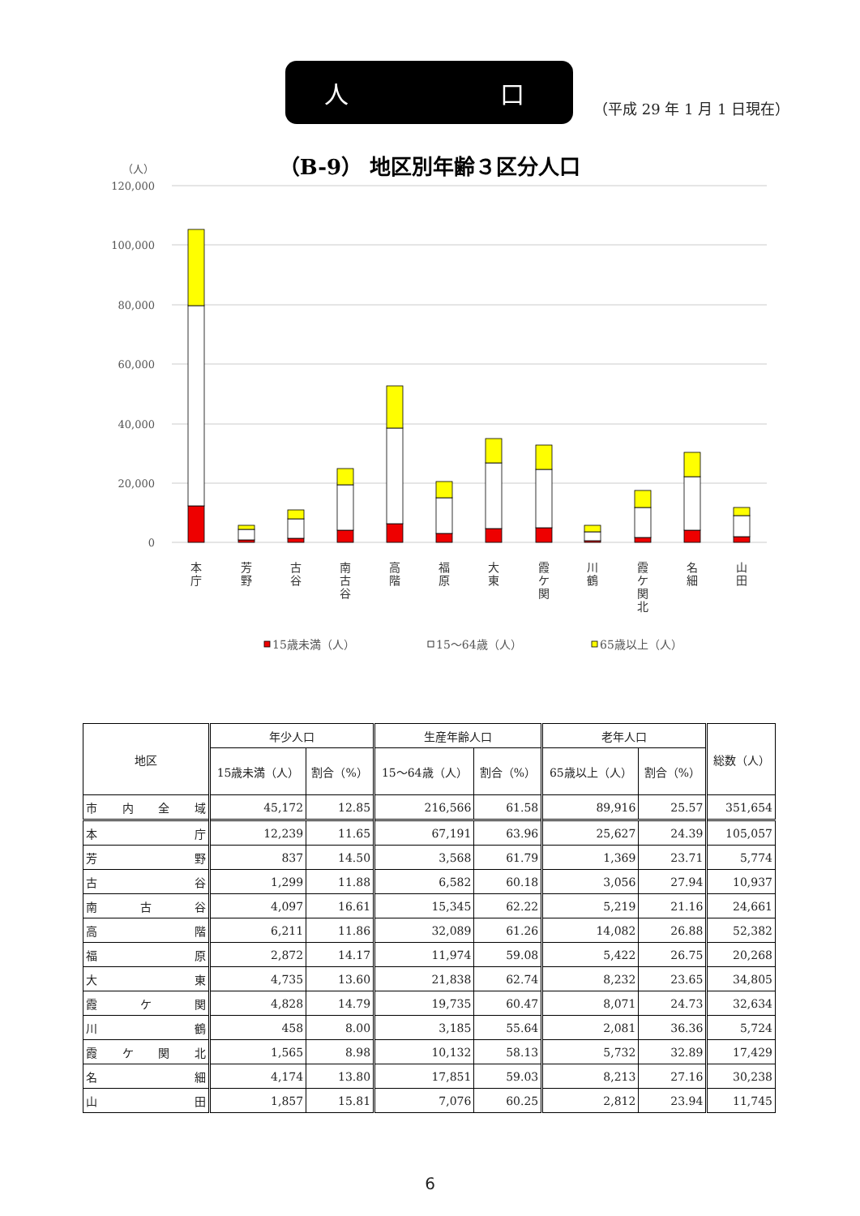人 口
（平成 29 年 1 月 1 日現在）
（B-9） 地区別年齢３区分人口
（人）
120,000
100,000
80,000
60,000
40,000
20,000
0
本 庁
芳 野
古 谷
南 古 谷
高 階
福 原
大 東
霞 ケ 関
川 鶴
霞 ケ 関 北
名 細
山 田
15歳未満（人）
15～64歳（人）
65歳以上（人）
| 地区 | 年少人口 | | 生産年齢人口 | | 老年人口 | | 総数（人） |
| --- | --- | --- | --- | --- | --- | --- | --- |
| | 15歳未満（人） | 割合（%） | 15～64歳（人） | 割合（%） | 65歳以上（人） | 割合（%） | |
| 市 内 全 域 | 45,172 | 12.85 | 216,566 | 61.58 | 89,916 | 25.57 | 351,654 |
| 本 庁 | 12,239 | 11.65 | 67,191 | 63.96 | 25,627 | 24.39 | 105,057 |
| 芳 野 | 837 | 14.50 | 3,568 | 61.79 | 1,369 | 23.71 | 5,774 |
| 古 谷 | 1,299 | 11.88 | 6,582 | 60.18 | 3,056 | 27.94 | 10,937 |
| 南 古 谷 | 4,097 | 16.61 | 15,345 | 62.22 | 5,219 | 21.16 | 24,661 |
| 高 階 | 6,211 | 11.86 | 32,089 | 61.26 | 14,082 | 26.88 | 52,382 |
| 福 原 | 2,872 | 14.17 | 11,974 | 59.08 | 5,422 | 26.75 | 20,268 |
| 大 東 | 4,735 | 13.60 | 21,838 | 62.74 | 8,232 | 23.65 | 34,805 |
| 霞 ケ 関 | 4,828 | 14.79 | 19,735 | 60.47 | 8,071 | 24.73 | 32,634 |
| 川 鶴 | 458 | 8.00 | 3,185 | 55.64 | 2,081 | 36.36 | 5,724 |
| 霞 ケ 関 北 | 1,565 | 8.98 | 10,132 | 58.13 | 5,732 | 32.89 | 17,429 |
| 名 細 | 4,174 | 13.80 | 17,851 | 59.03 | 8,213 | 27.16 | 30,238 |
| 山 田 | 1,857 | 15.81 | 7,076 | 60.25 | 2,812 | 23.94 | 11,745 |
6